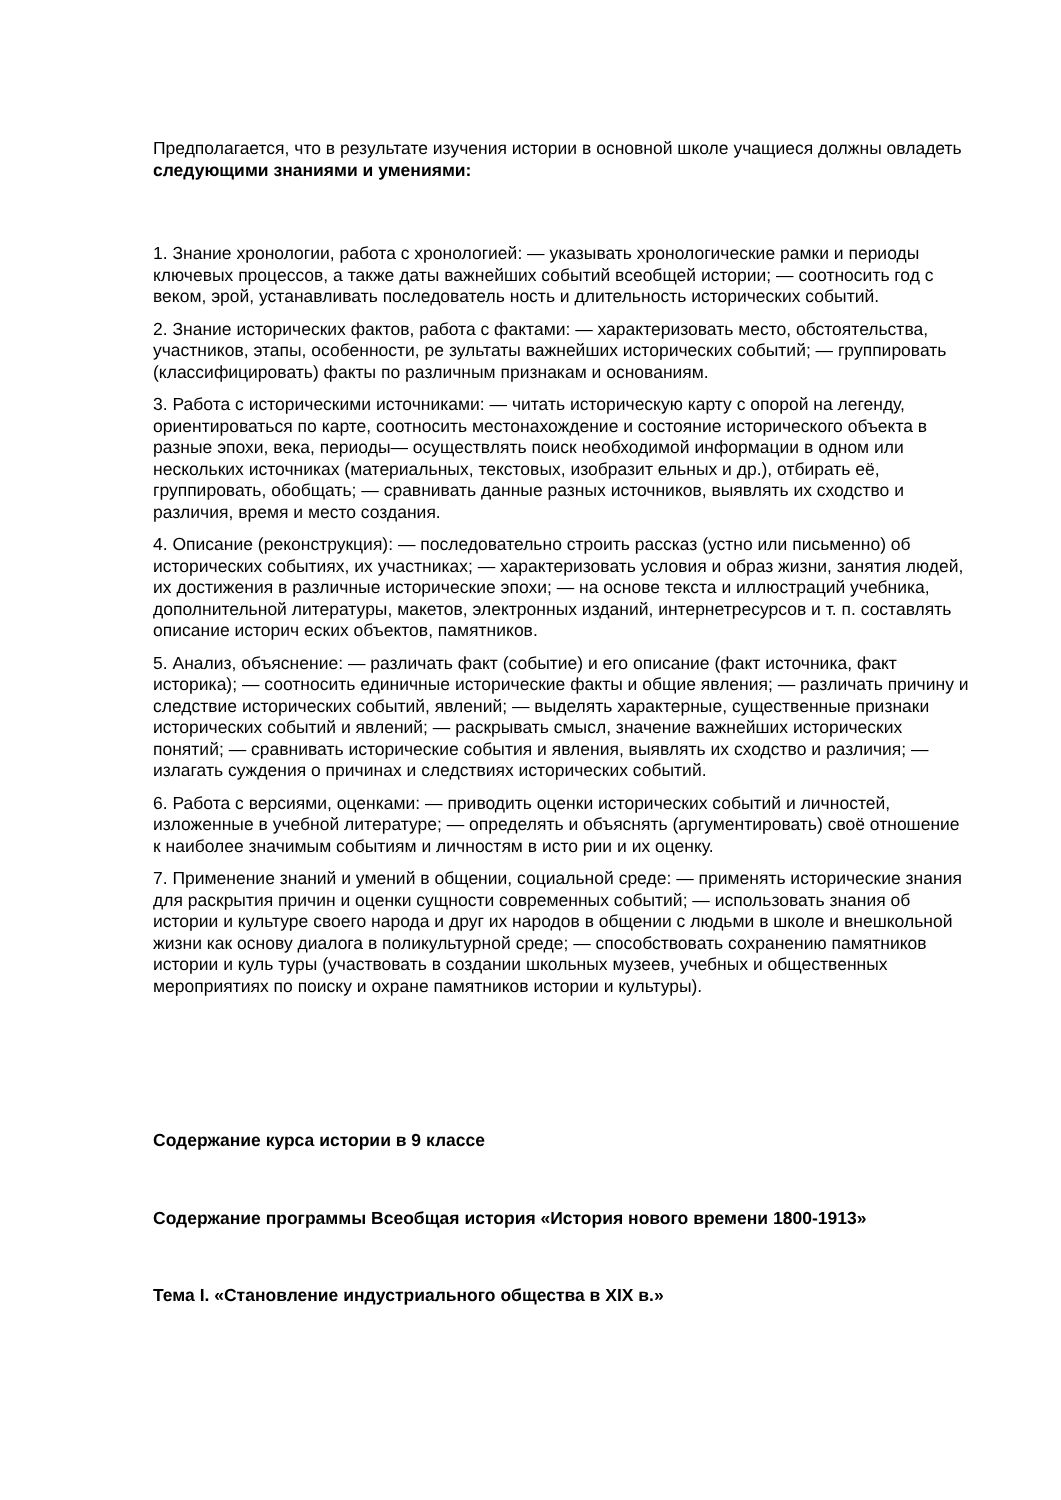Предполагается, что в результате изучения истории в основной школе учащиеся должны овладеть следующими знаниями и умениями:
1. Знание хронологии, работа с хронологией: — указывать хронологические рамки и периоды ключевых процессов, а также даты важнейших событий всеобщей истории; — соотносить год с веком, эрой, устанавливать последователь ность и длительность исторических событий.
2. Знание исторических фактов, работа с фактами: — характеризовать место, обстоятельства, участников, этапы, особенности, ре зультаты важнейших исторических событий; — группировать (классифицировать) факты по различным признакам и основаниям.
3. Работа с историческими источниками: — читать историческую карту с опорой на легенду, ориентироваться по карте, соотносить местонахождение и состояние исторического объекта в разные эпохи, века, периоды— осуществлять поиск необходимой информации в одном или нескольких источниках (материальных, текстовых, изобразит ельных и др.), отбирать её, группировать, обобщать; — сравнивать данные разных источников, выявлять их сходство и различия, время и место создания.
4. Описание (реконструкция): — последовательно строить рассказ (устно или письменно) об исторических событиях, их участниках; — характеризовать условия и образ жизни, занятия людей, их достижения в различные исторические эпохи; — на основе текста и иллюстраций учебника, дополнительной литературы, макетов, электронных изданий, интернетресурсов и т. п. составлять описание историч еских объектов, памятников.
5. Анализ, объяснение: — различать факт (событие) и его описание (факт источника, факт историка); — соотносить единичные исторические факты и общие явления; — различать причину и следствие исторических событий, явлений; — выделять характерные, существенные признаки исторических событий и явлений; — раскрывать смысл, значение важнейших исторических понятий; — сравнивать исторические события и явления, выявлять их сходство и различия; — излагать суждения о причинах и следствиях исторических событий.
6. Работа с версиями, оценками: — приводить оценки исторических событий и личностей, изложенные в учебной литературе; — определять и объяснять (аргументировать) своё отношение к наиболее значимым событиям и личностям в исто рии и их оценку.
7. Применение знаний и умений в общении, социальной среде: — применять исторические знания для раскрытия причин и оценки сущности современных событий; — использовать знания об истории и культуре своего народа и друг их народов в общении с людьми в школе и внешкольной жизни как основу диалога в поликультурной среде; — способствовать сохранению памятников истории и куль туры (участвовать в создании школьных музеев, учебных и общественных мероприятиях по поиску и охране памятников истории и культуры).
Содержание курса истории в 9 классе
Содержание программы Всеобщая история «История нового времени 1800-1913»
Тема I. «Становление индустриального общества в XIX в.»